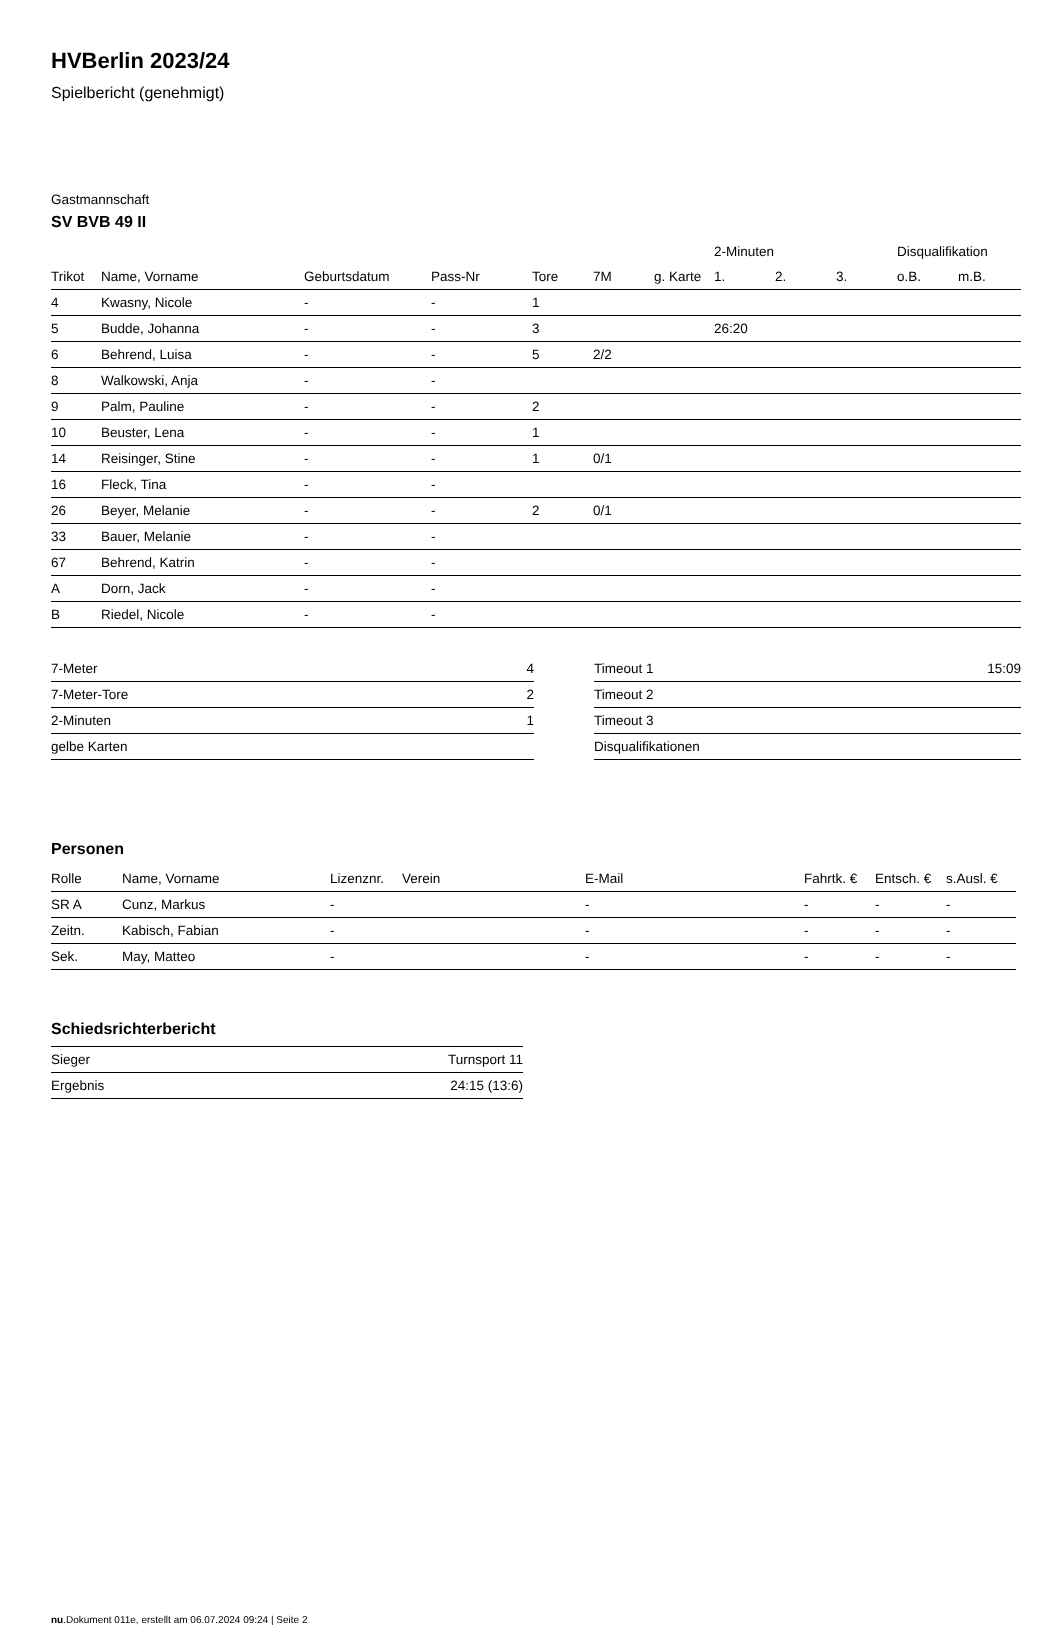HVBerlin 2023/24
Spielbericht (genehmigt)
Gastmannschaft
SV BVB 49 II
| | | | | | | | 2-Minuten | | | Disqualifikation | |
| --- | --- | --- | --- | --- | --- | --- | --- | --- | --- | --- | --- |
| Trikot | Name, Vorname | Geburtsdatum | Pass-Nr | Tore | 7M | g. Karte | 1. | 2. | 3. | o.B. | m.B. |
| 4 | Kwasny, Nicole | - | - | 1 | | | | | | | |
| 5 | Budde, Johanna | - | - | 3 | | | 26:20 | | | | |
| 6 | Behrend, Luisa | - | - | 5 | 2/2 | | | | | | |
| 8 | Walkowski, Anja | - | - | | | | | | | | |
| 9 | Palm, Pauline | - | - | 2 | | | | | | | |
| 10 | Beuster, Lena | - | - | 1 | | | | | | | |
| 14 | Reisinger, Stine | - | - | 1 | 0/1 | | | | | | |
| 16 | Fleck, Tina | - | - | | | | | | | | |
| 26 | Beyer, Melanie | - | - | 2 | 0/1 | | | | | | |
| 33 | Bauer, Melanie | - | - | | | | | | | | |
| 67 | Behrend, Katrin | - | - | | | | | | | | |
| A | Dorn, Jack | - | - | | | | | | | | |
| B | Riedel, Nicole | - | - | | | | | | | | |
| 7-Meter | 4 |
| 7-Meter-Tore | 2 |
| 2-Minuten | 1 |
| gelbe Karten | |
| Timeout 1 | 15:09 |
| Timeout 2 | |
| Timeout 3 | |
| Disqualifikationen | |
Personen
| Rolle | Name, Vorname | Lizenznr. | Verein | E-Mail | Fahrtk. € | Entsch. € | s.Ausl. € |
| --- | --- | --- | --- | --- | --- | --- | --- |
| SR A | Cunz, Markus | - | | - | - | - | - |
| Zeitn. | Kabisch, Fabian | - | | - | - | - | - |
| Sek. | May, Matteo | - | | - | - | - | - |
Schiedsrichterbericht
| Sieger | Turnsport 11 |
| Ergebnis | 24:15 (13:6) |
nu.Dokument 011e, erstellt am 06.07.2024 09:24 | Seite 2